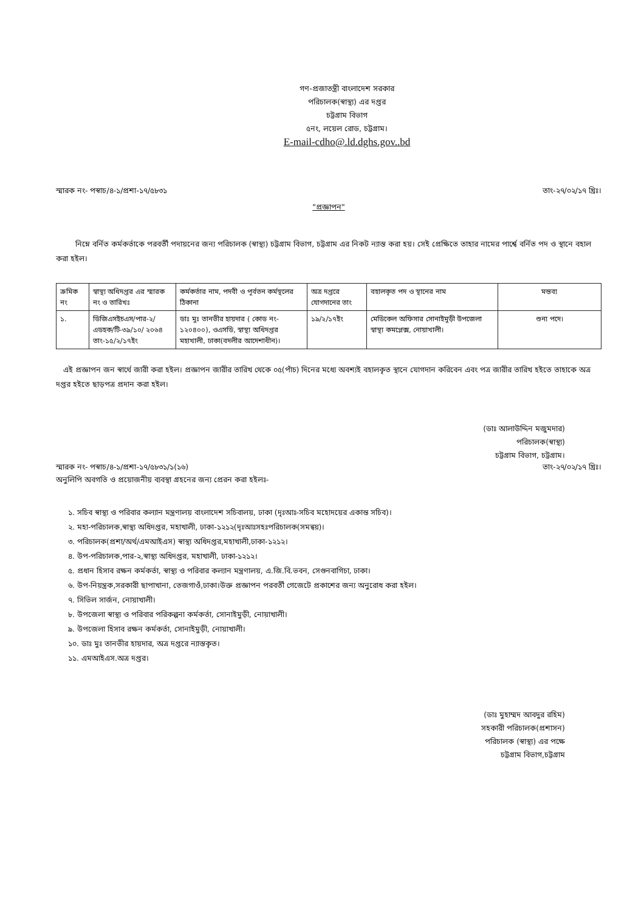গণ-প্রজাতন্ত্রী বাংলাদেশ সরকার
পরিচালক(স্বাস্থ্য) এর দপ্তর
চট্টগ্রাম বিভাগ
৫নং, লয়েল রোড, চট্টগ্রাম।
E-mail-cdho@.ld.dghs.gov..bd
স্মারক নং- পস্বাচ/৪-১/প্রশা-১৭/৫৮৩১ তাং-২৭/০২/১৭ খ্রিঃ।
"প্রজ্ঞাপন"
নিম্নে বর্নিত কর্মকর্তাকে পরবর্তী পদায়নের জন্য পরিচালক (স্বাস্থ্য) চট্টগ্রাম বিভাগ, চট্টগ্রাম এর নিকট ন্যাস্ত করা হয়। সেই প্রেক্ষিতে তাহার নামের পার্শ্বে বর্নিত পদ ও স্থানে বহাল করা হইল।
| ক্রমিক নং | স্বাস্থ্য অধিদপ্তর এর স্মারক নং ও তারিখঃ | কর্মকর্তার নাম, পদবী ও পূর্বতন কর্মস্থলের ঠিকানা | অত্র দপ্তরে যোগদানের তাং | বহালকৃত পদ ও স্থানের নাম | মন্তব্য |
| ১. | ডিজিএসইচএস/পার-২/ এডহক/টি-৩৯/১০/ ২০৬৪ তাং-১৫/২/১৭ইং | ডাঃ মুঃ তানভীর হায়দার ( কোড নং- ১২০৪০০), ওএসডি, স্বাস্থ্য অধিদপ্তর মহাখালী, ঢাকা(বদলীর আদেশাধীন)। | ১৯/২/১৭ইং | মেডিকেল অফিসার সোনাইমুড়ী উপজেলা স্বাস্থ্য কমপ্লেক্স, নোয়াখালী। | শুন্য পদে। |
এই প্রজ্ঞাপন জন স্বার্থে জারী করা হইল। প্রজ্ঞাপন জারীর তারিখ থেকে ০৫(পাঁচ) দিনের মধ্যে অবশ্যই বহালকৃত স্থানে যোগদান করিবেন এবং পত্র জারীর তারিখ হইতে তাহাকে অত্র দপ্তর হইতে ছাড়পত্র প্রদান করা হইল।
(ডাঃ আলাউদ্দিন মজুমদার)
পরিচালক(স্বাস্থ্য)
চট্টগ্রাম বিভাগ, চট্টগ্রাম।
স্মারক নং- পস্বাচ/৪-১/প্রশা-১৭/৫৮৩১/১(১৬) তাং-২৭/০২/১৭ খ্রিঃ।
অনুলিপি অবগতি ও প্রয়োজনীয় ব্যবস্থা গ্রহনের জন্য প্রেরন করা হইলঃ-
১. সচিব স্বাস্থ্য ও পরিবার কল্যান মন্ত্রণালয় বাংলাদেশ সচিবালয়, ঢাকা (দৃঃআঃ-সচিব মহোদয়ের একান্ত সচিব)।
২. মহা-পরিচালক,স্বাস্থ্য অধিদপ্তর, মহাখালী, ঢাকা-১২১২(দৃঃআঃসহঃপরিচালক(সমন্বয়)।
৩. পরিচালক(প্রশা/অর্থ/এমআইএস) স্বাস্থ্য অধিদপ্তর,মহাখালী,ঢাকা-১২১২।
৪. উপ-পরিচালক,পার-২,স্বাস্থ্য অধিদপ্তর, মহাখালী, ঢাকা-১২১২।
৫. প্রধান হিসাব রক্ষন কর্মকর্তা, স্বাস্থ্য ও পরিবার কল্যান মন্ত্রণালয়, এ.জি.বি.ভবন, সেগুনবাগিচা, ঢাকা।
৬. উপ-নিয়ন্ত্রক,সরকারী ছাপাখানা, তেজগাওঁ,ঢাকা।উক্ত প্রজ্ঞাপন পরবর্তী গেজেটে প্রকাশের জন্য অনুরোধ করা হইল।
৭. সিভিল সার্জন, নোয়াখালী।
৮. উপজেলা স্বাস্থ্য ও পরিবার পরিকল্পনা কর্মকর্তা, সোনাইমুড়ী, নোয়াখালী।
৯. উপজেলা হিসাব রক্ষন কর্মকর্তা, সোনাইমুড়ী, নোয়াখালী।
১০. ডাঃ মুঃ তানভীর হায়দার, অত্র দপ্তরে ন্যাস্তকৃত।
১১. এমআইএস.অত্র দপ্তর।
(ডাঃ মুহাম্মদ আবদুর রহিম)
সহকারী পরিচালক(প্রশাসন)
পরিচালক (স্বাস্থ্য) এর পক্ষে
চট্টগ্রাম বিভাগ,চট্টগ্রাম